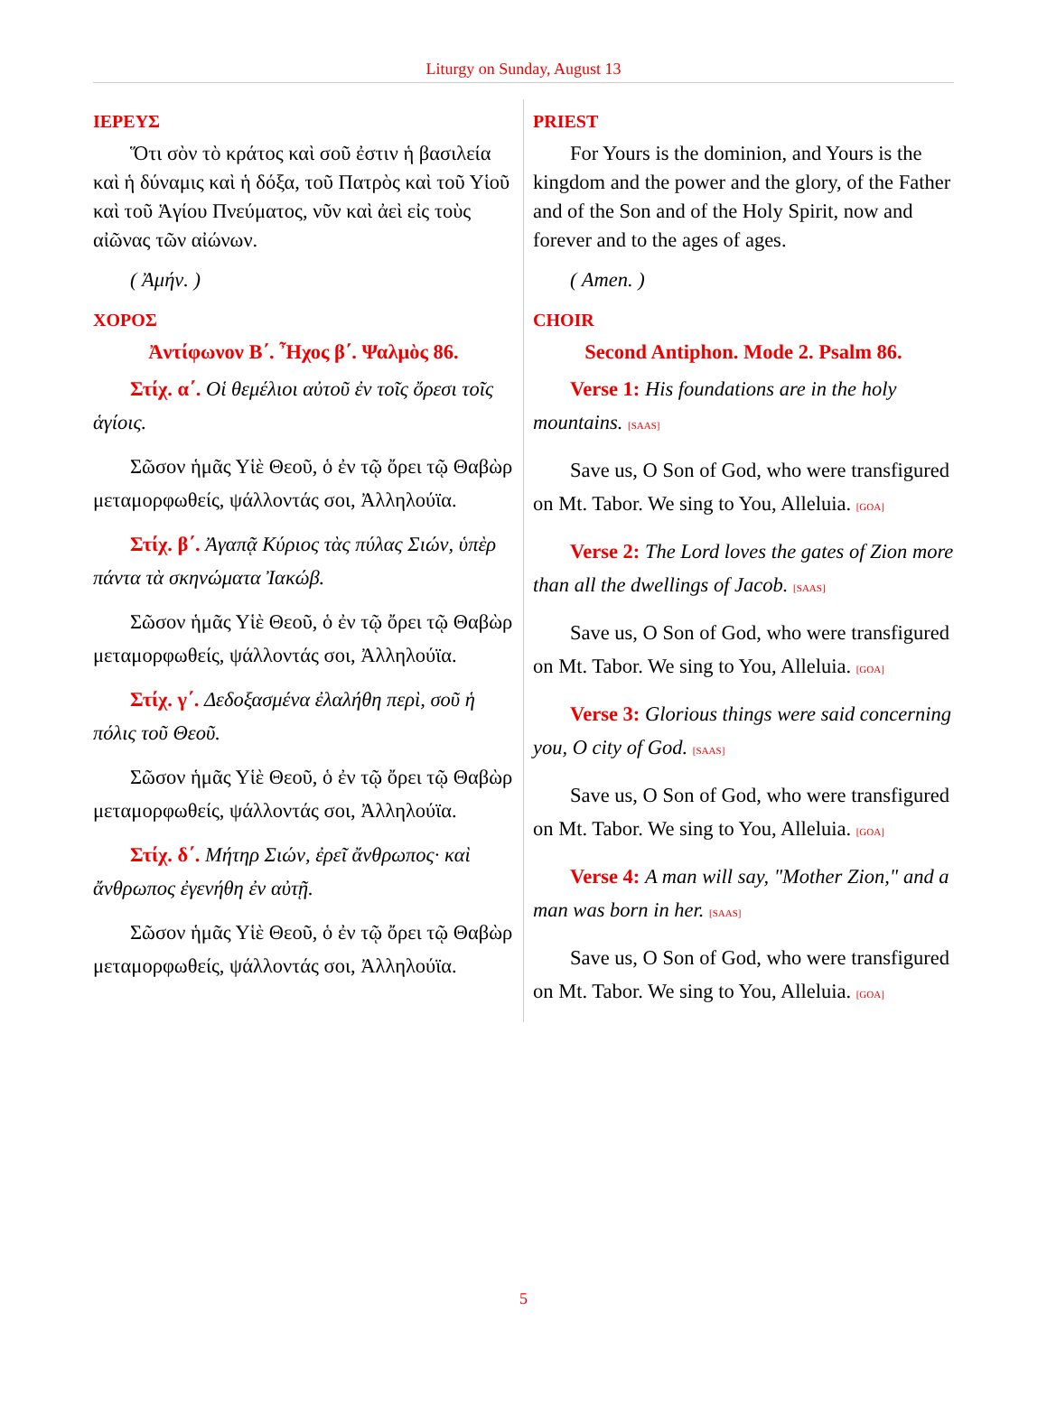Liturgy on Sunday, August 13
ΙΕΡΕΥΣ
Ὅτι σὸν τὸ κράτος καὶ σοῦ ἐστιν ἡ βασιλεία καὶ ἡ δύναμις καὶ ἡ δόξα, τοῦ Πατρὸς καὶ τοῦ Υἱοῦ καὶ τοῦ Ἁγίου Πνεύματος, νῦν καὶ ἀεὶ εἰς τοὺς αἰῶνας τῶν αἰώνων.
( Ἀμήν. )
ΧΟΡΟΣ
Ἀντίφωνον Β΄. Ἦχος β΄. Ψαλμὸς 86.
Στίχ. α΄. Οἱ θεμέλιοι αὐτοῦ ἐν τοῖς ὄρεσι τοῖς ἁγίοις.
Σῶσον ἡμᾶς Υἱὲ Θεοῦ, ὁ ἐν τῷ ὄρει τῷ Θαβὼρ μεταμορφωθείς, ψάλλοντάς σοι, Ἀλληλούϊα.
Στίχ. β΄. Ἀγαπᾷ Κύριος τὰς πύλας Σιών, ὑπὲρ πάντα τὰ σκηνώματα Ἰακώβ.
Σῶσον ἡμᾶς Υἱὲ Θεοῦ, ὁ ἐν τῷ ὄρει τῷ Θαβὼρ μεταμορφωθείς, ψάλλοντάς σοι, Ἀλληλούϊα.
Στίχ. γ΄. Δεδοξασμένα ἐλαλήθη περὶ, σοῦ ἡ πόλις τοῦ Θεοῦ.
Σῶσον ἡμᾶς Υἱὲ Θεοῦ, ὁ ἐν τῷ ὄρει τῷ Θαβὼρ μεταμορφωθείς, ψάλλοντάς σοι, Ἀλληλούϊα.
Στίχ. δ΄. Μήτηρ Σιών, ἐρεῖ ἄνθρωπος· καὶ ἄνθρωπος ἐγενήθη ἐν αὐτῇ.
Σῶσον ἡμᾶς Υἱὲ Θεοῦ, ὁ ἐν τῷ ὄρει τῷ Θαβὼρ μεταμορφωθείς, ψάλλοντάς σοι, Ἀλληλούϊα.
PRIEST
For Yours is the dominion, and Yours is the kingdom and the power and the glory, of the Father and of the Son and of the Holy Spirit, now and forever and to the ages of ages.
( Amen. )
CHOIR
Second Antiphon. Mode 2. Psalm 86.
Verse 1: His foundations are in the holy mountains. [SAAS]
Save us, O Son of God, who were transfigured on Mt. Tabor. We sing to You, Alleluia. [GOA]
Verse 2: The Lord loves the gates of Zion more than all the dwellings of Jacob. [SAAS]
Save us, O Son of God, who were transfigured on Mt. Tabor. We sing to You, Alleluia. [GOA]
Verse 3: Glorious things were said concerning you, O city of God. [SAAS]
Save us, O Son of God, who were transfigured on Mt. Tabor. We sing to You, Alleluia. [GOA]
Verse 4: A man will say, "Mother Zion," and a man was born in her. [SAAS]
Save us, O Son of God, who were transfigured on Mt. Tabor. We sing to You, Alleluia. [GOA]
5